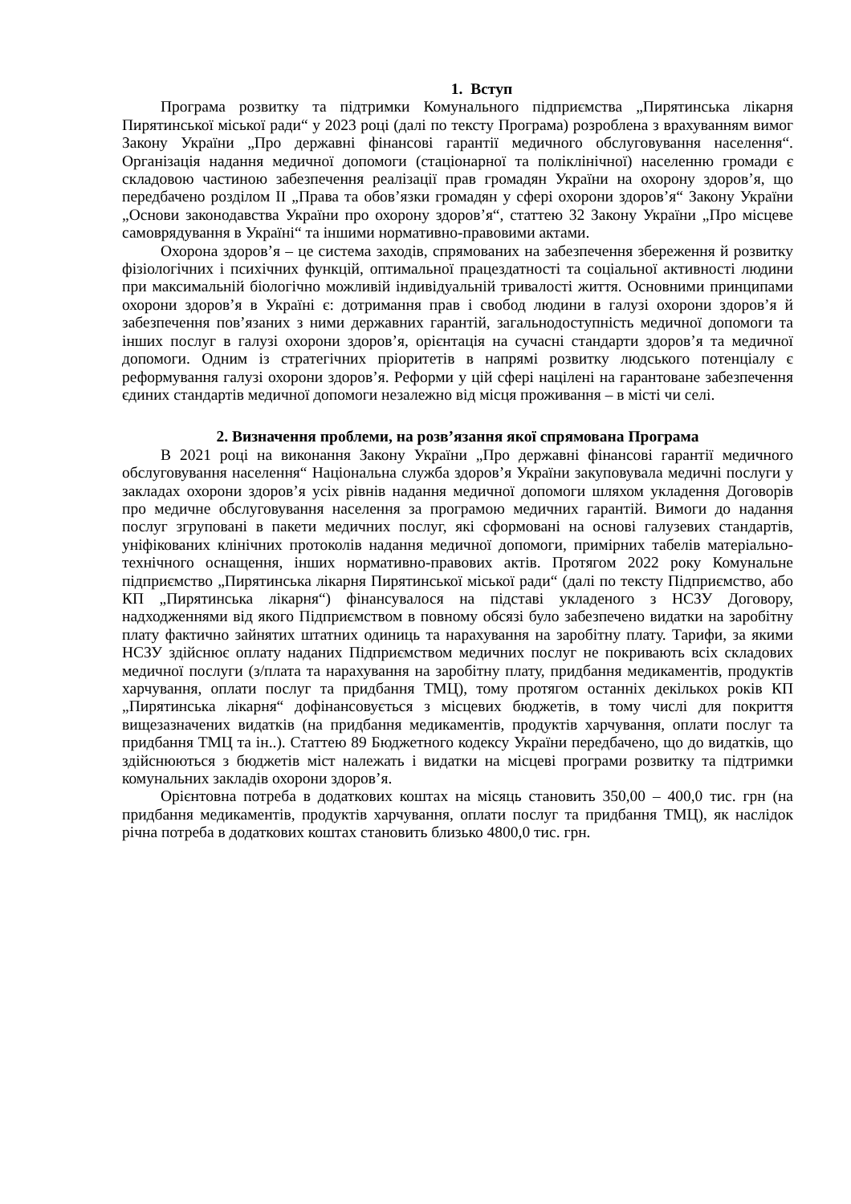1. Вступ
Програма розвитку та підтримки Комунального підприємства „Пирятинська лікарня Пирятинської міської ради“ у 2023 році (далі по тексту Програма) розроблена з врахуванням вимог Закону України „Про державні фінансові гарантії медичного обслуговування населення“. Організація надання медичної допомоги (стаціонарної та поліклінічної) населенню громади є складовою частиною забезпечення реалізації прав громадян України на охорону здоров’я, що передбачено розділом II „Права та обов’язки громадян у сфері охорони здоров’я“ Закону України „Основи законодавства України про охорону здоров’я“, статтею 32 Закону України „Про місцеве самоврядування в Україні“ та іншими нормативно-правовими актами.
Охорона здоров’я – це система заходів, спрямованих на забезпечення збереження й розвитку фізіологічних і психічних функцій, оптимальної працездатності та соціальної активності людини при максимальній біологічно можливій індивідуальній тривалості життя. Основними принципами охорони здоров’я в Україні є: дотримання прав і свобод людини в галузі охорони здоров’я й забезпечення пов’язаних з ними державних гарантій, загальнодоступність медичної допомоги та інших послуг в галузі охорони здоров’я, орієнтація на сучасні стандарти здоров’я та медичної допомоги. Одним із стратегічних пріоритетів в напрямі розвитку людського потенціалу є реформування галузі охорони здоров’я. Реформи у цій сфері націлені на гарантоване забезпечення єдиних стандартів медичної допомоги незалежно від місця проживання – в місті чи селі.
2. Визначення проблеми, на розв’язання якої спрямована Програма
В 2021 році на виконання Закону України „Про державні фінансові гарантії медичного обслуговування населення“ Національна служба здоров’я України закуповувала медичні послуги у закладах охорони здоров’я усіх рівнів надання медичної допомоги шляхом укладення Договорів про медичне обслуговування населення за програмою медичних гарантій. Вимоги до надання послуг згруповані в пакети медичних послуг, які сформовані на основі галузевих стандартів, уніфікованих клінічних протоколів надання медичної допомоги, примірних табелів матеріально-технічного оснащення, інших нормативно-правових актів. Протягом 2022 року Комунальне підприємство „Пирятинська лікарня Пирятинської міської ради“ (далі по тексту Підприємство, або КП „Пирятинська лікарня“) фінансувалося на підставі укладеного з НСЗУ Договору, надходженнями від якого Підприємством в повному обсязі було забезпечено видатки на заробітну плату фактично зайнятих штатних одиниць та нарахування на заробітну плату. Тарифи, за якими НСЗУ здійснює оплату наданих Підприємством медичних послуг не покривають всіх складових медичної послуги (з/плата та нарахування на заробітну плату, придбання медикаментів, продуктів харчування, оплати послуг та придбання ТМЦ), тому протягом останніх декількох років КП „Пирятинська лікарня“ дофінансовується з місцевих бюджетів, в тому числі для покриття вищезазначених видатків (на придбання медикаментів, продуктів харчування, оплати послуг та придбання ТМЦ та ін..). Статтею 89 Бюджетного кодексу України передбачено, що до видатків, що здійснюються з бюджетів міст належать і видатки на місцеві програми розвитку та підтримки комунальних закладів охорони здоров’я.
Орієнтовна потреба в додаткових коштах на місяць становить 350,00 – 400,0 тис. грн (на придбання медикаментів, продуктів харчування, оплати послуг та придбання ТМЦ), як наслідок річна потреба в додаткових коштах становить близько 4800,0 тис. грн.